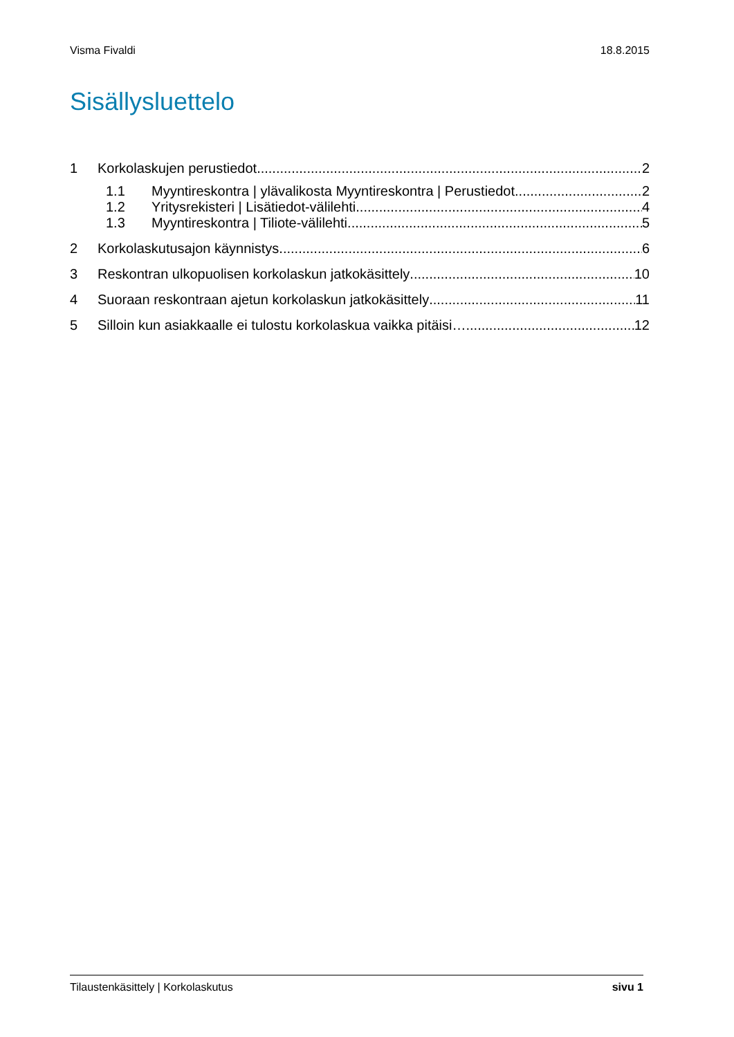Visma Fivaldi 18.8.2015
Sisällysluettelo
1 Korkolaskujen perustiedot 2
1.1 Myyntireskontra | ylävalikosta Myyntireskontra | Perustiedot 2
1.2 Yritysrekisteri | Lisätiedot-välilehti 4
1.3 Myyntireskontra | Tiliote-välilehti 5
2 Korkolaskutusajon käynnistys 6
3 Reskontran ulkopuolisen korkolaskun jatkokäsittely 10
4 Suoraan reskontraan ajetun korkolaskun jatkokäsittely 11
5 Silloin kun asiakkaalle ei tulostu korkolaskua vaikka pitäisi… 12
Tilaustenkäsittely | Korkolaskutus sivu 1